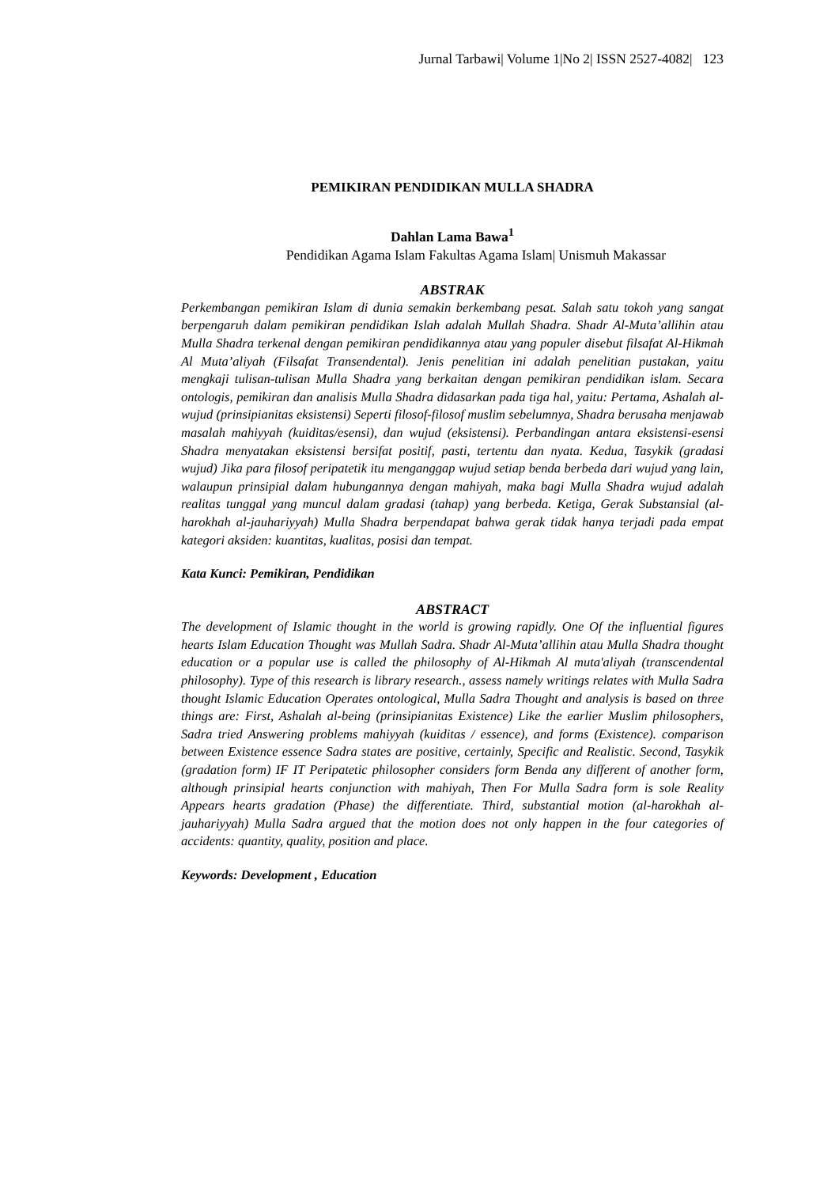Jurnal Tarbawi| Volume 1|No 2| ISSN 2527-4082| 123
PEMIKIRAN PENDIDIKAN MULLA SHADRA
Dahlan Lama Bawa<sup>1</sup>
Pendidikan Agama Islam Fakultas Agama Islam| Unismuh Makassar
ABSTRAK
Perkembangan pemikiran Islam di dunia semakin berkembang pesat. Salah satu tokoh yang sangat berpengaruh dalam pemikiran pendidikan Islah adalah Mullah Shadra. Shadr Al-Muta’allihin atau Mulla Shadra terkenal dengan pemikiran pendidikannya atau yang populer disebut filsafat Al-Hikmah Al Muta’aliyah (Filsafat Transendental). Jenis penelitian ini adalah penelitian pustakan, yaitu mengkaji tulisan-tulisan Mulla Shadra yang berkaitan dengan pemikiran pendidikan islam. Secara ontologis, pemikiran dan analisis Mulla Shadra didasarkan pada tiga hal, yaitu: Pertama, Ashalah al-wujud (prinsipianitas eksistensi) Seperti filosof-filosof muslim sebelumnya, Shadra berusaha menjawab masalah mahiyyah (kuiditas/esensi), dan wujud (eksistensi). Perbandingan antara eksistensi-esensi Shadra menyatakan eksistensi bersifat positif, pasti, tertentu dan nyata. Kedua, Tasykik (gradasi wujud) Jika para filosof peripatetik itu menganggap wujud setiap benda berbeda dari wujud yang lain, walaupun prinsipial dalam hubungannya dengan mahiyah, maka bagi Mulla Shadra wujud adalah realitas tunggal yang muncul dalam gradasi (tahap) yang berbeda. Ketiga, Gerak Substansial (al-harokhah al-jauhariyyah) Mulla Shadra berpendapat bahwa gerak tidak hanya terjadi pada empat kategori aksiden: kuantitas, kualitas, posisi dan tempat.
Kata Kunci: Pemikiran, Pendidikan
ABSTRACT
The development of Islamic thought in the world is growing rapidly. One Of the influential figures hearts Islam Education Thought was Mullah Sadra. Shadr Al-Muta’allihin atau Mulla Shadra thought education or a popular use is called the philosophy of Al-Hikmah Al muta'aliyah (transcendental philosophy). Type of this research is library research., assess namely writings relates with Mulla Sadra thought Islamic Education Operates ontological, Mulla Sadra Thought and analysis is based on three things are: First, Ashalah al-being (prinsipianitas Existence) Like the earlier Muslim philosophers, Sadra tried Answering problems mahiyyah (kuiditas / essence), and forms (Existence). comparison between Existence essence Sadra states are positive, certainly, Specific and Realistic. Second, Tasykik (gradation form) IF IT Peripatetic philosopher considers form Benda any different of another form, although prinsipial hearts conjunction with mahiyah, Then For Mulla Sadra form is sole Reality Appears hearts gradation (Phase) the differentiate. Third, substantial motion (al-harokhah al-jauhariyyah) Mulla Sadra argued that the motion does not only happen in the four categories of accidents: quantity, quality, position and place.
Keywords: Development , Education